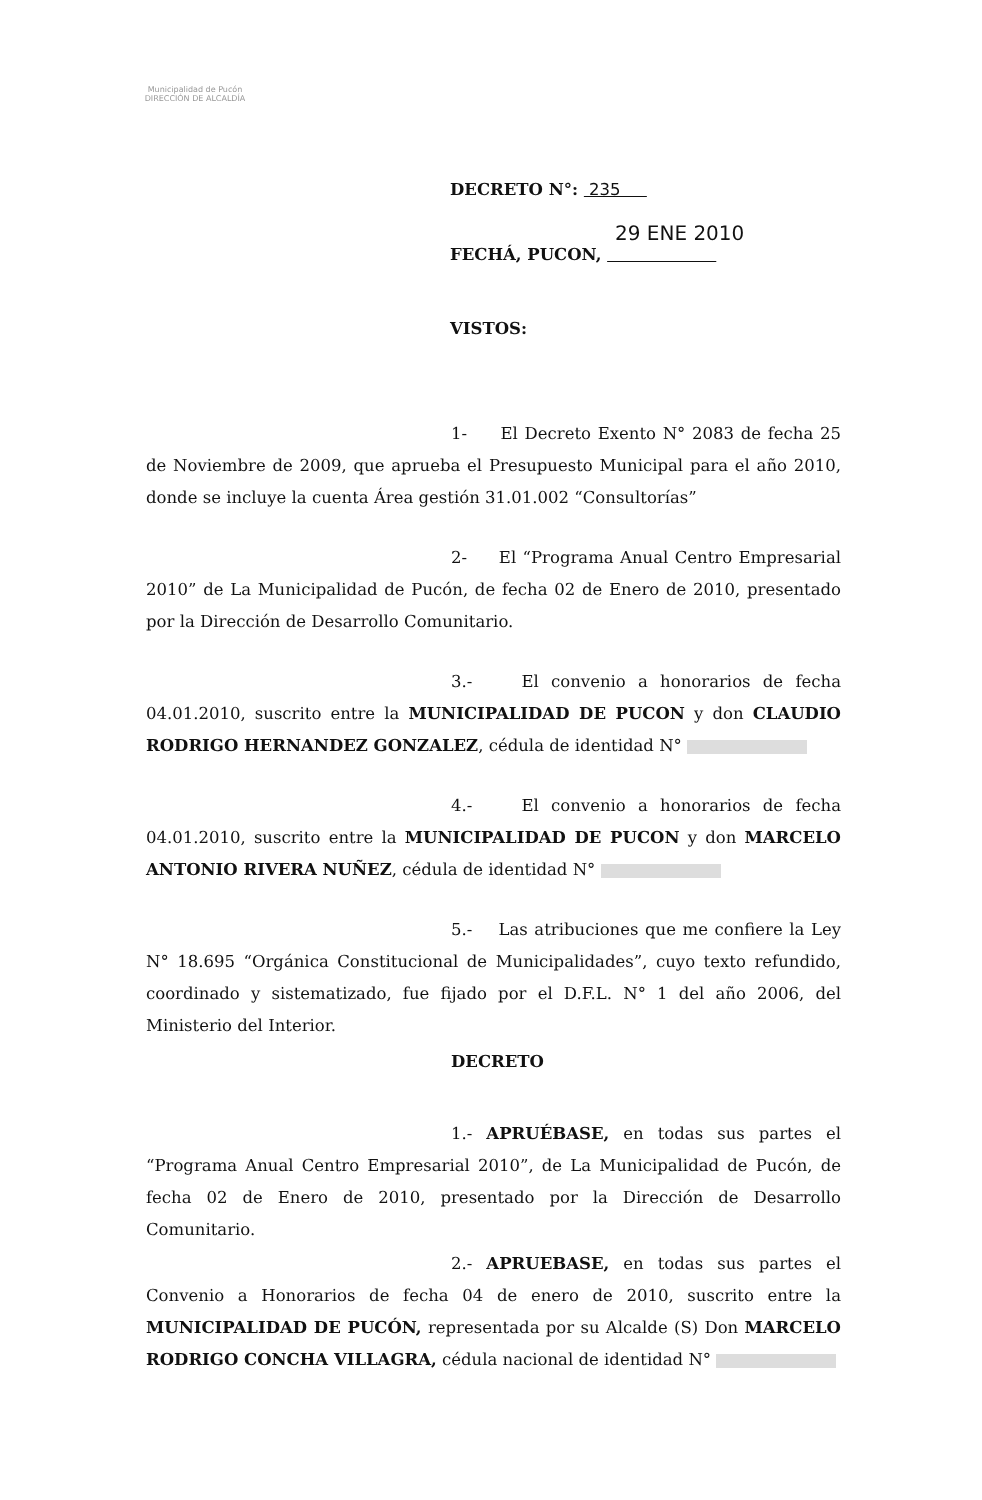Municipalidad de Pucón
DIRECCIÓN DE ALCALDÍA
DECRETO N°: 235
29 ENE 2010
FECHÁ, PUCON,
VISTOS:
1- El Decreto Exento N° 2083 de fecha 25 de Noviembre de 2009, que aprueba el Presupuesto Municipal para el año 2010, donde se incluye la cuenta Área gestión 31.01.002 “Consultorías”
2- El “Programa Anual Centro Empresarial 2010” de La Municipalidad de Pucón, de fecha 02 de Enero de 2010, presentado por la Dirección de Desarrollo Comunitario.
3.- El convenio a honorarios de fecha 04.01.2010, suscrito entre la MUNICIPALIDAD DE PUCON y don CLAUDIO RODRIGO HERNANDEZ GONZALEZ, cédula de identidad N°
4.- El convenio a honorarios de fecha 04.01.2010, suscrito entre la MUNICIPALIDAD DE PUCON y don MARCELO ANTONIO RIVERA NUÑEZ, cédula de identidad N°
5.- Las atribuciones que me confiere la Ley N° 18.695 “Orgánica Constitucional de Municipalidades”, cuyo texto refundido, coordinado y sistematizado, fue fijado por el D.F.L. N° 1 del año 2006, del Ministerio del Interior.
DECRETO
1.- APRUÉBASE, en todas sus partes el “Programa Anual Centro Empresarial 2010”, de La Municipalidad de Pucón, de fecha 02 de Enero de 2010, presentado por la Dirección de Desarrollo Comunitario.
2.- APRUEBASE, en todas sus partes el Convenio a Honorarios de fecha 04 de enero de 2010, suscrito entre la MUNICIPALIDAD DE PUCÓN, representada por su Alcalde (S) Don MARCELO RODRIGO CONCHA VILLAGRA, cédula nacional de identidad N°